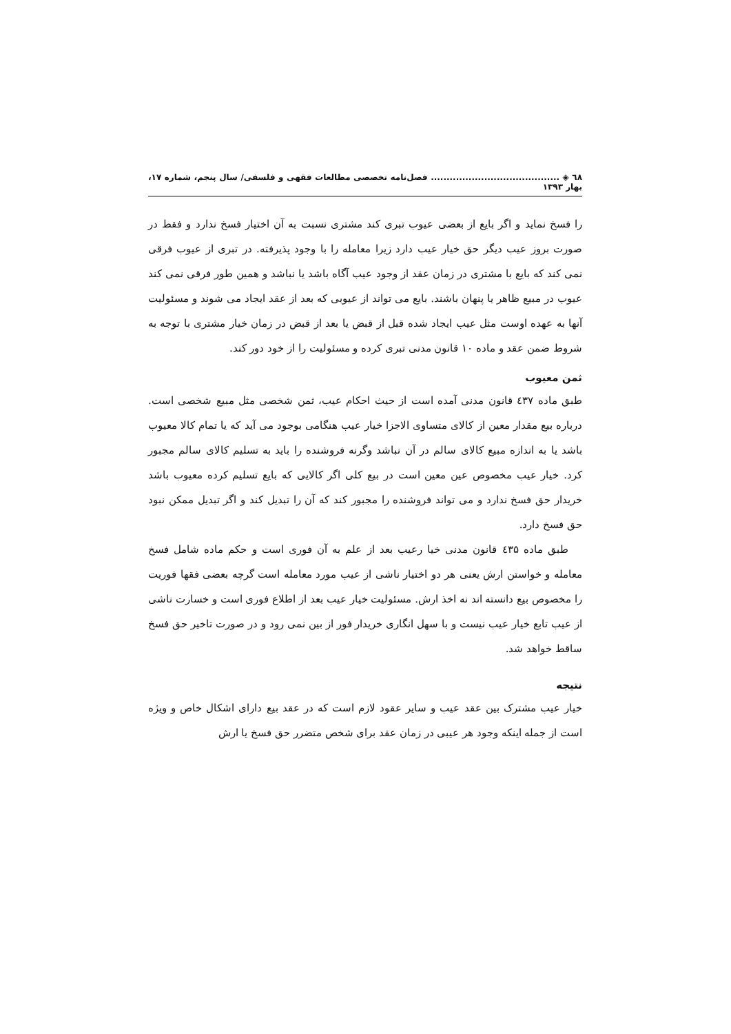٦٨ ◈ ......................................... فصل‌نامه تخصصی مطالعات فقهی و فلسفی/ سال پنجم، شماره ۱۷، بهار ۱۳۹۳
را فسخ نماید و اگر بایع از بعضی عیوب تبری کند مشتری نسبت به آن اختیار فسخ ندارد و فقط در صورت بروز عیب دیگر حق خیار عیب دارد زیرا معامله را با وجود پذیرفته. در تبری از عیوب فرقی نمی کند که بایع با مشتری در زمان عقد از وجود عیب آگاه باشد یا نباشد و همین طور فرقی نمی کند عیوب در مبیع ظاهر یا پنهان باشند. بایع می تواند از عیوبی که بعد از عقد ایجاد می شوند و مسئولیت آنها به عهده اوست مثل عیب ایجاد شده قبل از قبض یا بعد از قبض در زمان خیار مشتری با توجه به شروط ضمن عقد و ماده ۱۰ قانون مدنی تبری کرده و مسئولیت را از خود دور کند.
ثمن معیوب
طبق ماده ٤۳۷ قانون مدنی آمده است از حیث احکام عیب، ثمن شخصی مثل مبیع شخصی است. درباره بیع مقدار معین از کالای متساوی الاجزا خیار عیب هنگامی بوجود می آید که یا تمام کالا معیوب باشد یا به اندازه مبیع کالای سالم در آن نباشد وگرنه فروشنده را باید به تسلیم کالای سالم مجبور کرد. خیار عیب مخصوص عین معین است در بیع کلی اگر کالایی که بایع تسلیم کرده معیوب باشد خریدار حق فسخ ندارد و می تواند فروشنده را مجبور کند که آن را تبدیل کند و اگر تبدیل ممکن نبود حق فسخ دارد.
طبق ماده ٤۳۵ قانون مدنی خیا رعیب بعد از علم به آن فوری است و حکم ماده شامل فسخ معامله و خواستن ارش یعنی هر دو اختیار ناشی از عیب مورد معامله است گرچه بعضی فقها فوریت را مخصوص بیع دانسته اند نه اخذ ارش. مسئولیت خیار عیب بعد از اطلاع فوری است و خسارت ناشی از عیب تابع خیار عیب نیست و با سهل انگاری خریدار فور از بین نمی رود و در صورت تاخیر حق فسخ ساقط خواهد شد.
نتیجه
خیار عیب مشترک بین عقد عیب و سایر عقود لازم است که در عقد بیع دارای اشکال خاص و ویژه است از جمله اینکه وجود هر عیبی در زمان عقد برای شخص متضرر حق فسخ یا ارش